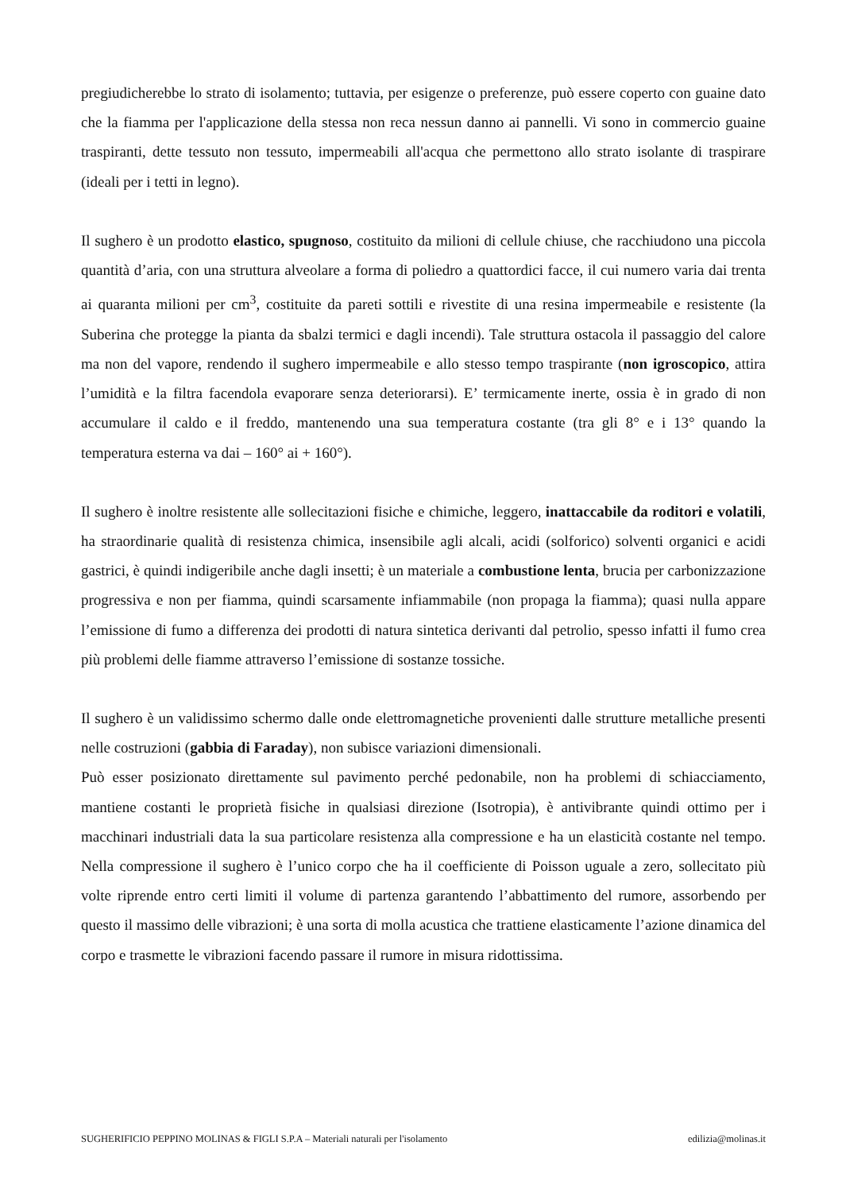pregiudicherebbe lo strato di isolamento; tuttavia, per esigenze o preferenze, può essere coperto con guaine dato che la fiamma per l'applicazione della stessa non reca nessun danno ai pannelli. Vi sono in commercio guaine traspiranti, dette tessuto non tessuto, impermeabili all'acqua che permettono allo strato isolante di traspirare (ideali per i tetti in legno).
Il sughero è un prodotto elastico, spugnoso, costituito da milioni di cellule chiuse, che racchiudono una piccola quantità d’aria, con una struttura alveolare a forma di poliedro a quattordici facce, il cui numero varia dai trenta ai quaranta milioni per cm<sup>3</sup>, costituite da pareti sottili e rivestite di una resina impermeabile e resistente (la Suberina che protegge la pianta da sbalzi termici e dagli incendi). Tale struttura ostacola il passaggio del calore ma non del vapore, rendendo il sughero impermeabile e allo stesso tempo traspirante (non igroscopico, attira l’umidità e la filtra facendola evaporare senza deteriorarsi). E’ termicamente inerte, ossia è in grado di non accumulare il caldo e il freddo, mantenendo una sua temperatura costante (tra gli 8° e i 13° quando la temperatura esterna va dai – 160° ai + 160°).
Il sughero è inoltre resistente alle sollecitazioni fisiche e chimiche, leggero, inattaccabile da roditori e volatili, ha straordinarie qualità di resistenza chimica, insensibile agli alcali, acidi (solforico) solventi organici e acidi gastrici, è quindi indigeribile anche dagli insetti; è un materiale a combustione lenta, brucia per carbonizzazione progressiva e non per fiamma, quindi scarsamente infiammabile (non propaga la fiamma); quasi nulla appare l’emissione di fumo a differenza dei prodotti di natura sintetica derivanti dal petrolio, spesso infatti il fumo crea più problemi delle fiamme attraverso l’emissione di sostanze tossiche.
Il sughero è un validissimo schermo dalle onde elettromagnetiche provenienti dalle strutture metalliche presenti nelle costruzioni (gabbia di Faraday), non subisce variazioni dimensionali.
Può esser posizionato direttamente sul pavimento perché pedonabile, non ha problemi di schiacciamento, mantiene costanti le proprietà fisiche in qualsiasi direzione (Isotropia), è antivibrante quindi ottimo per i macchinari industriali data la sua particolare resistenza alla compressione e ha un elasticità costante nel tempo. Nella compressione il sughero è l’unico corpo che ha il coefficiente di Poisson uguale a zero, sollecitato più volte riprende entro certi limiti il volume di partenza garantendo l’abbattimento del rumore, assorbendo per questo il massimo delle vibrazioni; è una sorta di molla acustica che trattiene elasticamente l’azione dinamica del corpo e trasmette le vibrazioni facendo passare il rumore in misura ridottissima.
SUGHERIFICIO PEPPINO MOLINAS & FIGLI S.P.A – Materiali naturali per l'isolamento edilizia@molinas.it